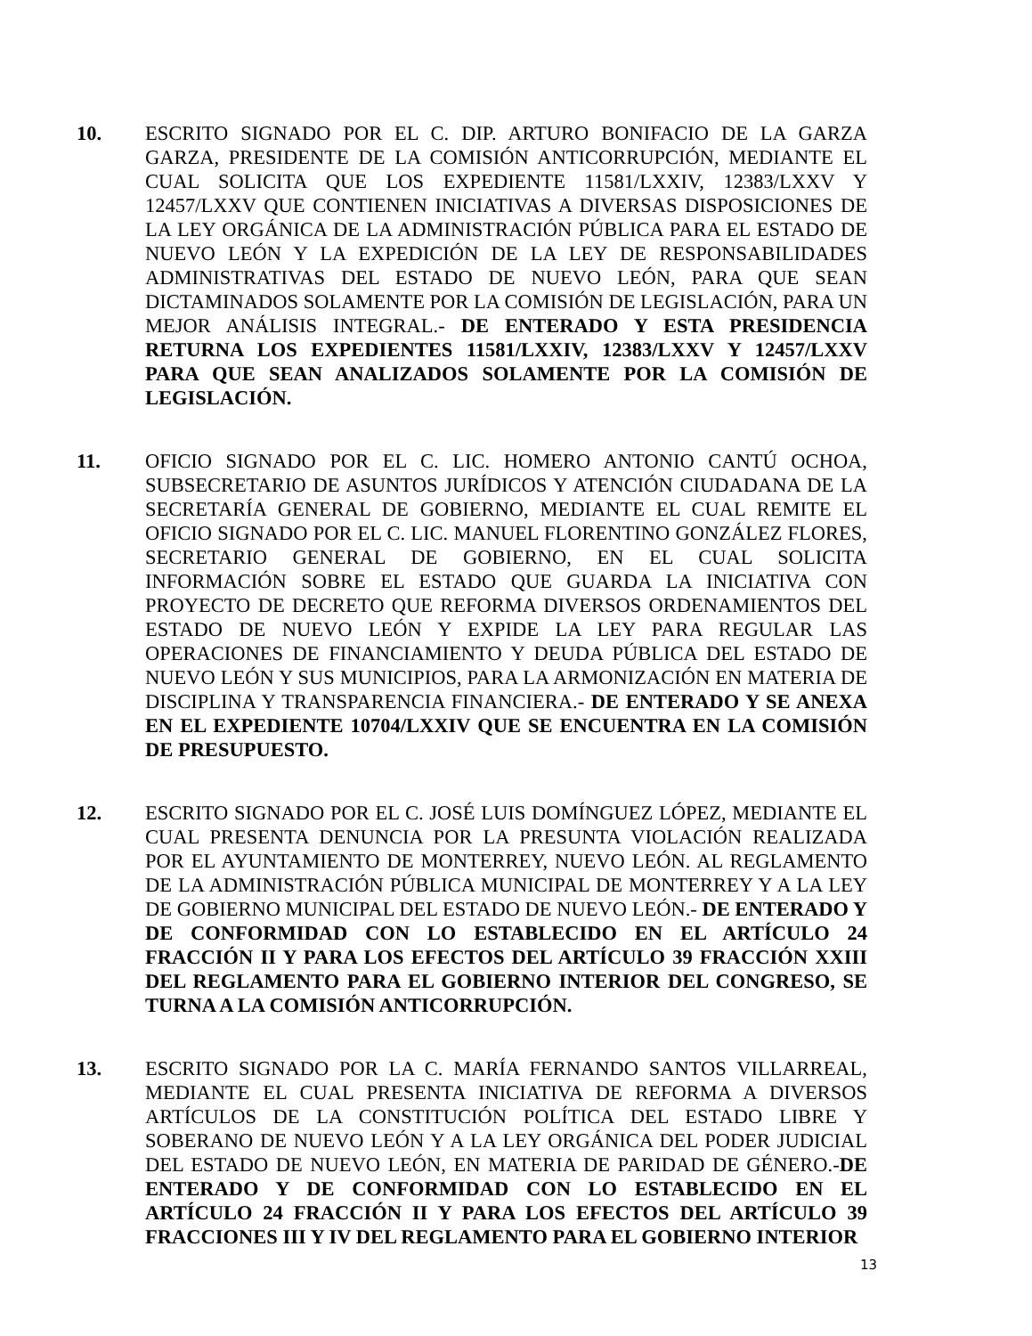10. ESCRITO SIGNADO POR EL C. DIP. ARTURO BONIFACIO DE LA GARZA GARZA, PRESIDENTE DE LA COMISIÓN ANTICORRUPCIÓN, MEDIANTE EL CUAL SOLICITA QUE LOS EXPEDIENTE 11581/LXXIV, 12383/LXXV Y 12457/LXXV QUE CONTIENEN INICIATIVAS A DIVERSAS DISPOSICIONES DE LA LEY ORGÁNICA DE LA ADMINISTRACIÓN PÚBLICA PARA EL ESTADO DE NUEVO LEÓN Y LA EXPEDICIÓN DE LA LEY DE RESPONSABILIDADES ADMINISTRATIVAS DEL ESTADO DE NUEVO LEÓN, PARA QUE SEAN DICTAMINADOS SOLAMENTE POR LA COMISIÓN DE LEGISLACIÓN, PARA UN MEJOR ANÁLISIS INTEGRAL.- DE ENTERADO Y ESTA PRESIDENCIA RETURNA LOS EXPEDIENTES 11581/LXXIV, 12383/LXXV Y 12457/LXXV PARA QUE SEAN ANALIZADOS SOLAMENTE POR LA COMISIÓN DE LEGISLACIÓN.
11. OFICIO SIGNADO POR EL C. LIC. HOMERO ANTONIO CANTÚ OCHOA, SUBSECRETARIO DE ASUNTOS JURÍDICOS Y ATENCIÓN CIUDADANA DE LA SECRETARÍA GENERAL DE GOBIERNO, MEDIANTE EL CUAL REMITE EL OFICIO SIGNADO POR EL C. LIC. MANUEL FLORENTINO GONZÁLEZ FLORES, SECRETARIO GENERAL DE GOBIERNO, EN EL CUAL SOLICITA INFORMACIÓN SOBRE EL ESTADO QUE GUARDA LA INICIATIVA CON PROYECTO DE DECRETO QUE REFORMA DIVERSOS ORDENAMIENTOS DEL ESTADO DE NUEVO LEÓN Y EXPIDE LA LEY PARA REGULAR LAS OPERACIONES DE FINANCIAMIENTO Y DEUDA PÚBLICA DEL ESTADO DE NUEVO LEÓN Y SUS MUNICIPIOS, PARA LA ARMONIZACIÓN EN MATERIA DE DISCIPLINA Y TRANSPARENCIA FINANCIERA.- DE ENTERADO Y SE ANEXA EN EL EXPEDIENTE 10704/LXXIV QUE SE ENCUENTRA EN LA COMISIÓN DE PRESUPUESTO.
12. ESCRITO SIGNADO POR EL C. JOSÉ LUIS DOMÍNGUEZ LÓPEZ, MEDIANTE EL CUAL PRESENTA DENUNCIA POR LA PRESUNTA VIOLACIÓN REALIZADA POR EL AYUNTAMIENTO DE MONTERREY, NUEVO LEÓN. AL REGLAMENTO DE LA ADMINISTRACIÓN PÚBLICA MUNICIPAL DE MONTERREY Y A LA LEY DE GOBIERNO MUNICIPAL DEL ESTADO DE NUEVO LEÓN.- DE ENTERADO Y DE CONFORMIDAD CON LO ESTABLECIDO EN EL ARTÍCULO 24 FRACCIÓN II Y PARA LOS EFECTOS DEL ARTÍCULO 39 FRACCIÓN XXIII DEL REGLAMENTO PARA EL GOBIERNO INTERIOR DEL CONGRESO, SE TURNA A LA COMISIÓN ANTICORRUPCIÓN.
13. ESCRITO SIGNADO POR LA C. MARÍA FERNANDO SANTOS VILLARREAL, MEDIANTE EL CUAL PRESENTA INICIATIVA DE REFORMA A DIVERSOS ARTÍCULOS DE LA CONSTITUCIÓN POLÍTICA DEL ESTADO LIBRE Y SOBERANO DE NUEVO LEÓN Y A LA LEY ORGÁNICA DEL PODER JUDICIAL DEL ESTADO DE NUEVO LEÓN, EN MATERIA DE PARIDAD DE GÉNERO.-DE ENTERADO Y DE CONFORMIDAD CON LO ESTABLECIDO EN EL ARTÍCULO 24 FRACCIÓN II Y PARA LOS EFECTOS DEL ARTÍCULO 39 FRACCIONES III Y IV DEL REGLAMENTO PARA EL GOBIERNO INTERIOR
13